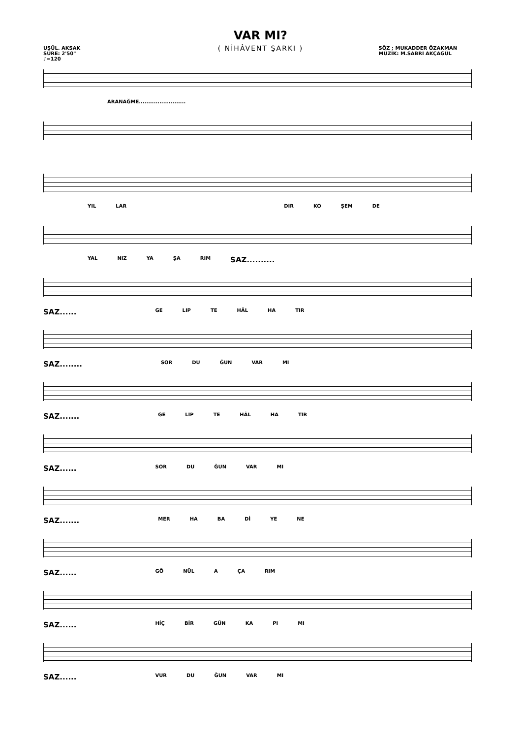VAR MI?
( NİHÂVENT ŞARKI )
USÛL. AKSAK
SÜRE: 2'50"
♪=120
SÖZ : MUKADDER ÖZAKMAN
MÜZİK: M.SABRI AKÇAGÜL
ARANAĞME.........................
YIL LAR DIR KO ŞEM DE
YAL NIZ YA ŞA RIM SAZ..........
SAZ...... GE LIP TE HÂL HA TIR
SAZ........ SOR DU ĞUN VAR MI
SAZ....... GE LIP TE HÂL HA TIR
SAZ...... SOR DU ĞUN VAR MI
SAZ....... MER HA BA Dİ YE NE
SAZ...... GÖ NÜL A ÇA RIM
SAZ...... HİÇ BİR GÜN KA PI MI
SAZ...... VUR DU ĞUN VAR MI